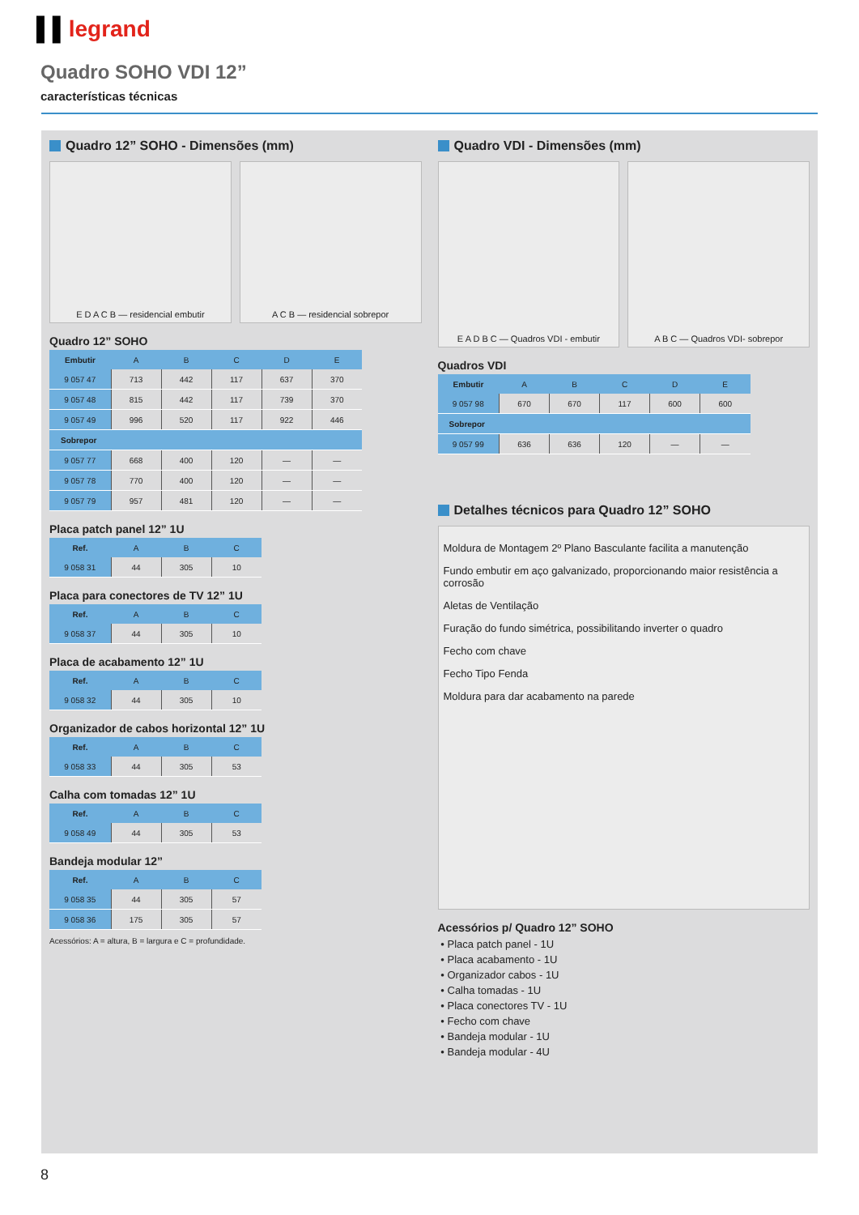▌▌legrand
Quadro SOHO VDI 12”
características técnicas
Quadro 12” SOHO - Dimensões (mm)
E D A C B — residencial embutir
A C B — residencial sobrepor
Quadro 12” SOHO
| Embutir | A | B | C | D | E |
| --- | --- | --- | --- | --- | --- |
| 9 057 47 | 713 | 442 | 117 | 637 | 370 |
| 9 057 48 | 815 | 442 | 117 | 739 | 370 |
| 9 057 49 | 996 | 520 | 117 | 922 | 446 |
| Sobrepor | | | | | |
| 9 057 77 | 668 | 400 | 120 | — | — |
| 9 057 78 | 770 | 400 | 120 | — | — |
| 9 057 79 | 957 | 481 | 120 | — | — |
Placa patch panel 12” 1U
| Ref. | A | B | C |
| --- | --- | --- | --- |
| 9 058 31 | 44 | 305 | 10 |
Placa para conectores de TV 12” 1U
| Ref. | A | B | C |
| --- | --- | --- | --- |
| 9 058 37 | 44 | 305 | 10 |
Placa de acabamento 12” 1U
| Ref. | A | B | C |
| --- | --- | --- | --- |
| 9 058 32 | 44 | 305 | 10 |
Organizador de cabos horizontal 12” 1U
| Ref. | A | B | C |
| --- | --- | --- | --- |
| 9 058 33 | 44 | 305 | 53 |
Calha com tomadas 12” 1U
| Ref. | A | B | C |
| --- | --- | --- | --- |
| 9 058 49 | 44 | 305 | 53 |
Bandeja modular 12”
| Ref. | A | B | C |
| --- | --- | --- | --- |
| 9 058 35 | 44 | 305 | 57 |
| 9 058 36 | 175 | 305 | 57 |
Acessórios: A = altura, B = largura e C = profundidade.
Quadro VDI - Dimensões (mm)
E A D B C — Quadros VDI - embutir
A B C — Quadros VDI- sobrepor
Quadros VDI
| Embutir | A | B | C | D | E |
| --- | --- | --- | --- | --- | --- |
| 9 057 98 | 670 | 670 | 117 | 600 | 600 |
| Sobrepor | | | | | |
| 9 057 99 | 636 | 636 | 120 | — | — |
Detalhes técnicos para Quadro 12” SOHO
Moldura de Montagem 2º Plano Basculante facilita a manutenção
Fundo embutir em aço galvanizado, proporcionando maior resistência a corrosão
Aletas de Ventilação
Furação do fundo simétrica, possibilitando inverter o quadro
Fecho com chave
Fecho Tipo Fenda
Moldura para dar acabamento na parede
Acessórios p/ Quadro 12” SOHO
Placa patch panel - 1U
Placa acabamento - 1U
Organizador cabos - 1U
Calha tomadas - 1U
Placa conectores TV - 1U
Fecho com chave
Bandeja modular - 1U
Bandeja modular - 4U
8